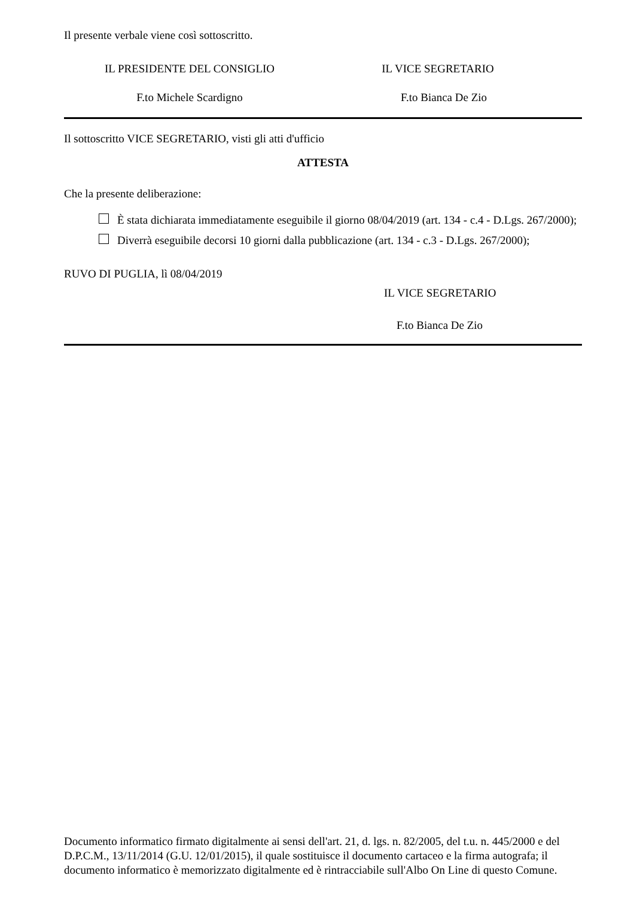Il presente verbale viene così sottoscritto.
IL PRESIDENTE DEL CONSIGLIO IL VICE SEGRETARIO
F.to Michele Scardigno F.to Bianca De Zio
Il sottoscritto VICE SEGRETARIO, visti gli atti d'ufficio
ATTESTA
Che la presente deliberazione:
È stata dichiarata immediatamente eseguibile il giorno 08/04/2019 (art. 134 - c.4 - D.Lgs. 267/2000);
Diverrà eseguibile decorsi 10 giorni dalla pubblicazione (art. 134 - c.3 - D.Lgs. 267/2000);
RUVO DI PUGLIA, lì 08/04/2019
IL VICE SEGRETARIO
F.to Bianca De Zio
Documento informatico firmato digitalmente ai sensi dell'art. 21, d. lgs. n. 82/2005, del t.u. n. 445/2000 e del D.P.C.M., 13/11/2014 (G.U. 12/01/2015), il quale sostituisce il documento cartaceo e la firma autografa; il documento informatico è memorizzato digitalmente ed è rintracciabile sull'Albo On Line di questo Comune.